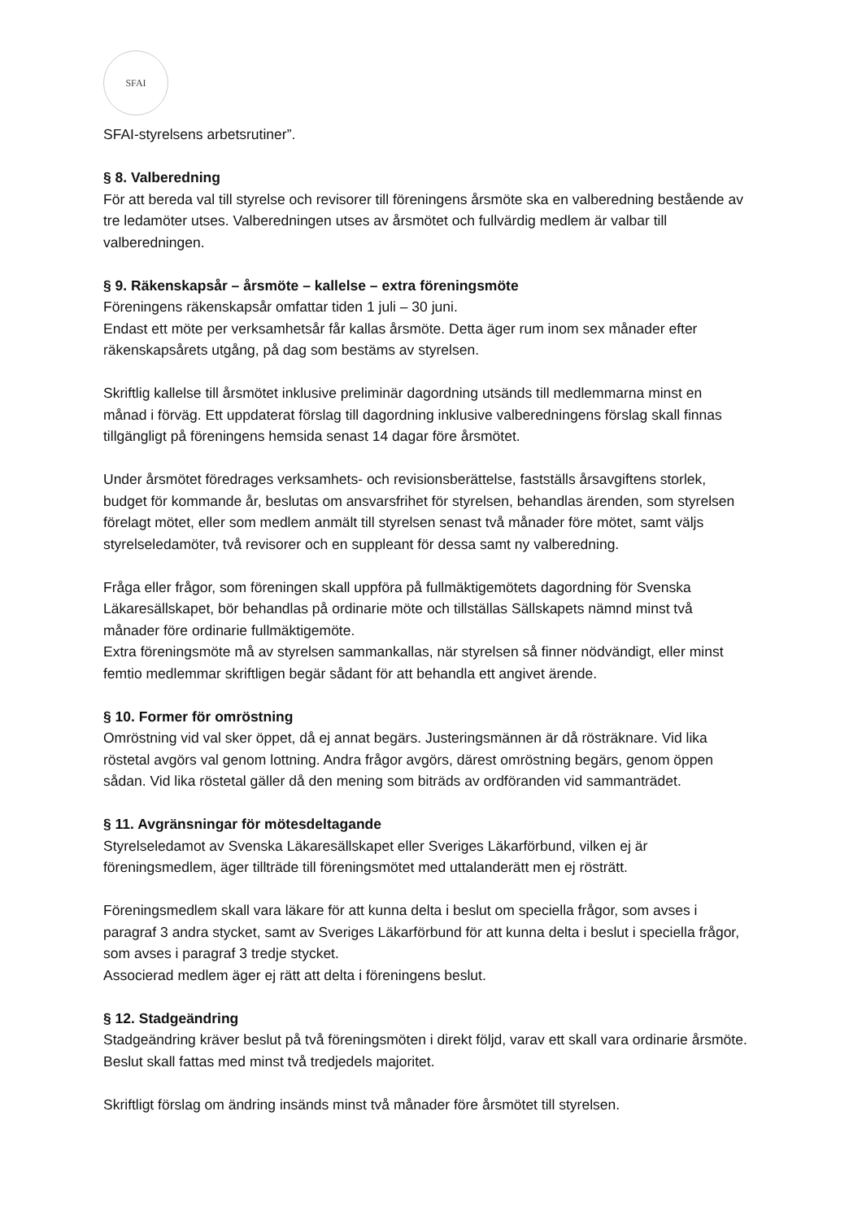SFAI
SFAI-styrelsens arbetsrutiner”.
§ 8. Valberedning
För att bereda val till styrelse och revisorer till föreningens årsmöte ska en valberedning bestående av tre ledamöter utses. Valberedningen utses av årsmötet och fullvärdig medlem är valbar till valberedningen.
§ 9. Räkenskapsår – årsmöte – kallelse – extra föreningsmöte
Föreningens räkenskapsår omfattar tiden 1 juli – 30 juni.
Endast ett möte per verksamhetsår får kallas årsmöte. Detta äger rum inom sex månader efter räkenskapsårets utgång, på dag som bestäms av styrelsen.
Skriftlig kallelse till årsmötet inklusive preliminär dagordning utsänds till medlemmarna minst en månad i förväg. Ett uppdaterat förslag till dagordning inklusive valberedningens förslag skall finnas tillgängligt på föreningens hemsida senast 14 dagar före årsmötet.
Under årsmötet föredrages verksamhets- och revisionsberättelse, fastställs årsavgiftens storlek, budget för kommande år, beslutas om ansvarsfrihet för styrelsen, behandlas ärenden, som styrelsen förelagt mötet, eller som medlem anmält till styrelsen senast två månader före mötet, samt väljs styrelseledamöter, två revisorer och en suppleant för dessa samt ny valberedning.
Fråga eller frågor, som föreningen skall uppföra på fullmäktigemötets dagordning för Svenska Läkaresällskapet, bör behandlas på ordinarie möte och tillställas Sällskapets nämnd minst två månader före ordinarie fullmäktigemöte.
Extra föreningsmöte må av styrelsen sammankallas, när styrelsen så finner nödvändigt, eller minst femtio medlemmar skriftligen begär sådant för att behandla ett angivet ärende.
§ 10. Former för omröstning
Omröstning vid val sker öppet, då ej annat begärs. Justeringsmännen är då rösträknare. Vid lika röstetal avgörs val genom lottning. Andra frågor avgörs, därest omröstning begärs, genom öppen sådan. Vid lika röstetal gäller då den mening som biträds av ordföranden vid sammanträdet.
§ 11. Avgränsningar för mötesdeltagande
Styrelseledamot av Svenska Läkaresällskapet eller Sveriges Läkarförbund, vilken ej är föreningsmedlem, äger tillträde till föreningsmötet med uttalanderätt men ej rösträtt.
Föreningsmedlem skall vara läkare för att kunna delta i beslut om speciella frågor, som avses i paragraf 3 andra stycket, samt av Sveriges Läkarförbund för att kunna delta i beslut i speciella frågor, som avses i paragraf 3 tredje stycket.
Associerad medlem äger ej rätt att delta i föreningens beslut.
§ 12. Stadgeändring
Stadgeändring kräver beslut på två föreningsmöten i direkt följd, varav ett skall vara ordinarie årsmöte. Beslut skall fattas med minst två tredjedels majoritet.
Skriftligt förslag om ändring insänds minst två månader före årsmötet till styrelsen.